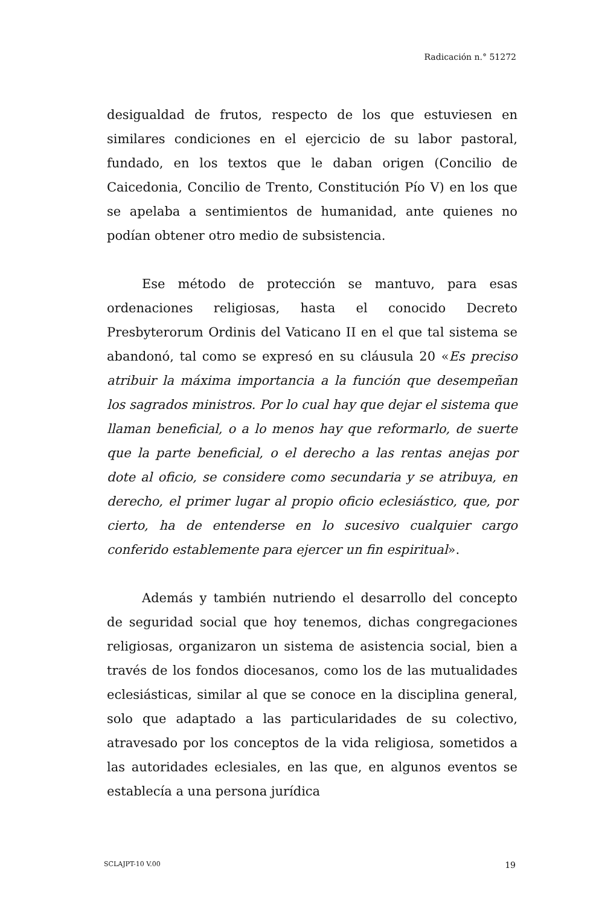Radicación n.° 51272
desigualdad de frutos, respecto de los que estuviesen en similares condiciones en el ejercicio de su labor pastoral, fundado, en los textos que le daban origen (Concilio de Caicedonia, Concilio de Trento, Constitución Pío V) en los que se apelaba a sentimientos de humanidad, ante quienes no podían obtener otro medio de subsistencia.
Ese método de protección se mantuvo, para esas ordenaciones religiosas, hasta el conocido Decreto Presbyterorum Ordinis del Vaticano II en el que tal sistema se abandonó, tal como se expresó en su cláusula 20 «Es preciso atribuir la máxima importancia a la función que desempeñan los sagrados ministros. Por lo cual hay que dejar el sistema que llaman beneficial, o a lo menos hay que reformarlo, de suerte que la parte beneficial, o el derecho a las rentas anejas por dote al oficio, se considere como secundaria y se atribuya, en derecho, el primer lugar al propio oficio eclesiástico, que, por cierto, ha de entenderse en lo sucesivo cualquier cargo conferido establemente para ejercer un fin espiritual».
Además y también nutriendo el desarrollo del concepto de seguridad social que hoy tenemos, dichas congregaciones religiosas, organizaron un sistema de asistencia social, bien a través de los fondos diocesanos, como los de las mutualidades eclesiásticas, similar al que se conoce en la disciplina general, solo que adaptado a las particularidades de su colectivo, atravesado por los conceptos de la vida religiosa, sometidos a las autoridades eclesiales, en las que, en algunos eventos se establecía a una persona jurídica
SCLAJPT-10 V.00 19